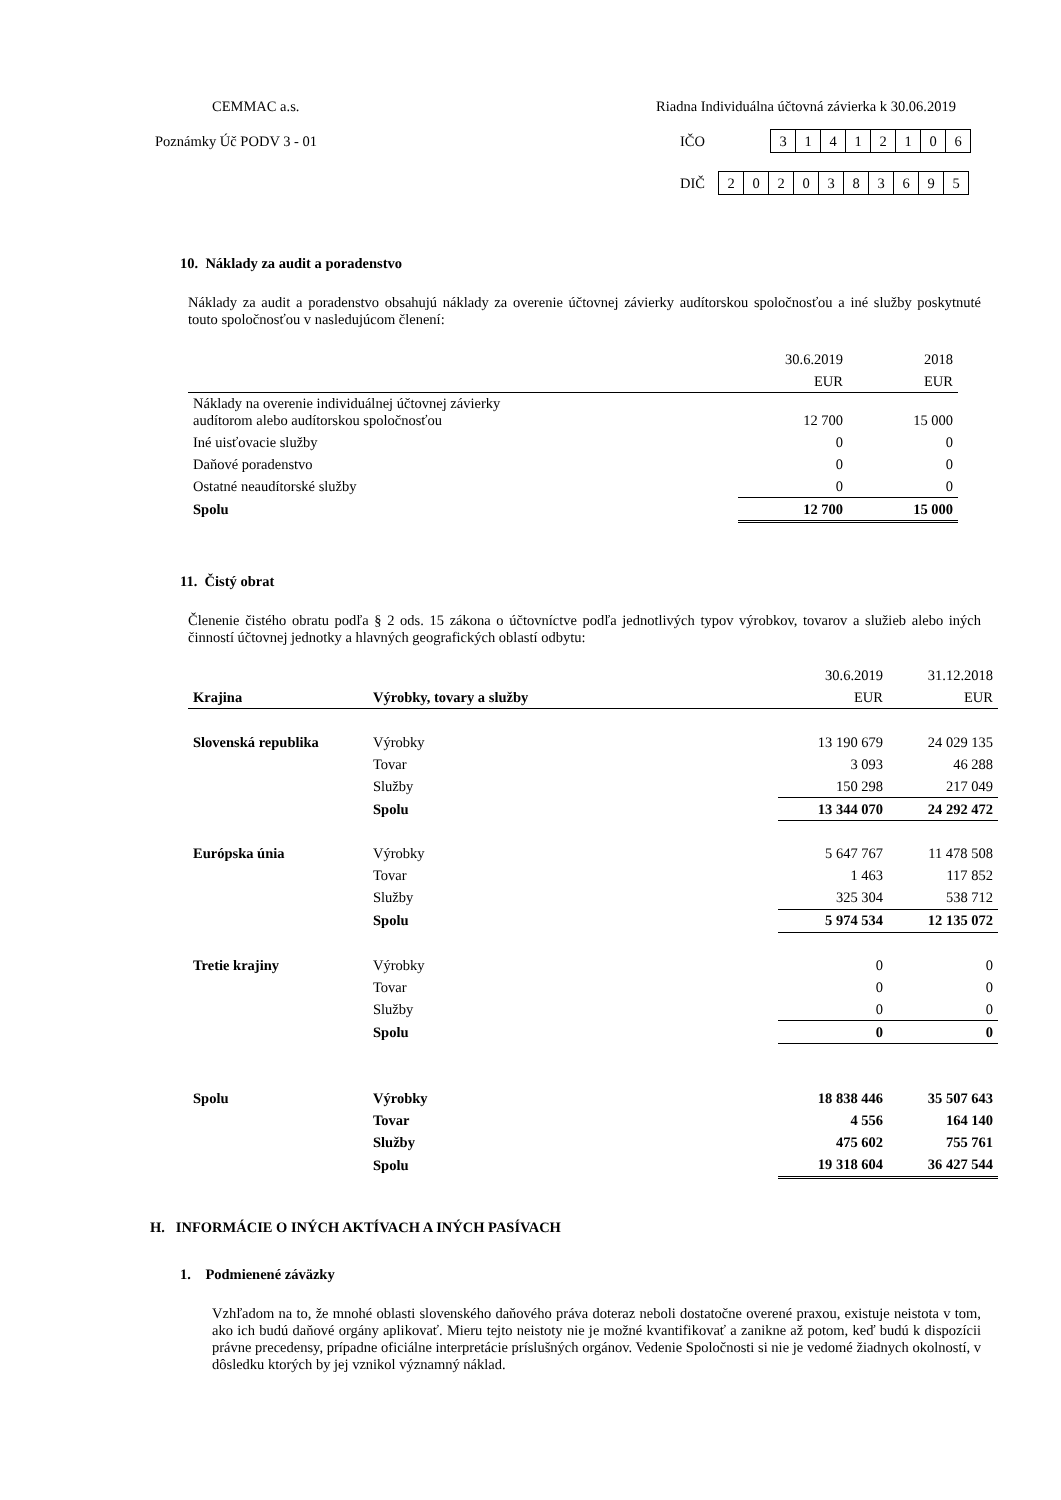CEMMAC a.s. Riadna Individuálna účtovná závierka k 30.06.2019
Poznámky Úč PODV 3 - 01 IČO
| 3 | 1 | 4 | 1 | 2 | 1 | 0 | 6 |
DIČ
| 2 | 0 | 2 | 0 | 3 | 8 | 3 | 6 | 9 | 5 |
10. Náklady za audit a poradenstvo
Náklady za audit a poradenstvo obsahujú náklady za overenie účtovnej závierky audítorskou spoločnosťou a iné služby poskytnuté touto spoločnosťou v nasledujúcom členení:
| | 30.6.2019 | 2018 |
| | EUR | EUR |
| Náklady na overenie individuálnej účtovnej závierky audítorom alebo audítorskou spoločnosťou | 12 700 | 15 000 |
| Iné uisťovacie služby | 0 | 0 |
| Daňové poradenstvo | 0 | 0 |
| Ostatné neaudítorské služby | 0 | 0 |
| Spolu | 12 700 | 15 000 |
11. Čistý obrat
Členenie čistého obratu podľa § 2 ods. 15 zákona o účtovníctve podľa jednotlivých typov výrobkov, tovarov a služieb alebo iných činností účtovnej jednotky a hlavných geografických oblastí odbytu:
| | | 30.6.2019 | 31.12.2018 |
| Krajina | Výrobky, tovary a služby | EUR | EUR |
| Slovenská republika | Výrobky | 13 190 679 | 24 029 135 |
| | Tovar | 3 093 | 46 288 |
| | Služby | 150 298 | 217 049 |
| | Spolu | 13 344 070 | 24 292 472 |
| Európska únia | Výrobky | 5 647 767 | 11 478 508 |
| | Tovar | 1 463 | 117 852 |
| | Služby | 325 304 | 538 712 |
| | Spolu | 5 974 534 | 12 135 072 |
| Tretie krajiny | Výrobky | 0 | 0 |
| | Tovar | 0 | 0 |
| | Služby | 0 | 0 |
| | Spolu | 0 | 0 |
| Spolu | Výrobky | 18 838 446 | 35 507 643 |
| | Tovar | 4 556 | 164 140 |
| | Služby | 475 602 | 755 761 |
| | Spolu | 19 318 604 | 36 427 544 |
H. INFORMÁCIE O INÝCH AKTÍVACH A INÝCH PASÍVACH
1. Podmienené záväzky
Vzhľadom na to, že mnohé oblasti slovenského daňového práva doteraz neboli dostatočne overené praxou, existuje neistota v tom, ako ich budú daňové orgány aplikovať. Mieru tejto neistoty nie je možné kvantifikovať a zanikne až potom, keď budú k dispozícii právne precedensy, prípadne oficiálne interpretácie príslušných orgánov. Vedenie Spoločnosti si nie je vedomé žiadnych okolností, v dôsledku ktorých by jej vznikol významný náklad.